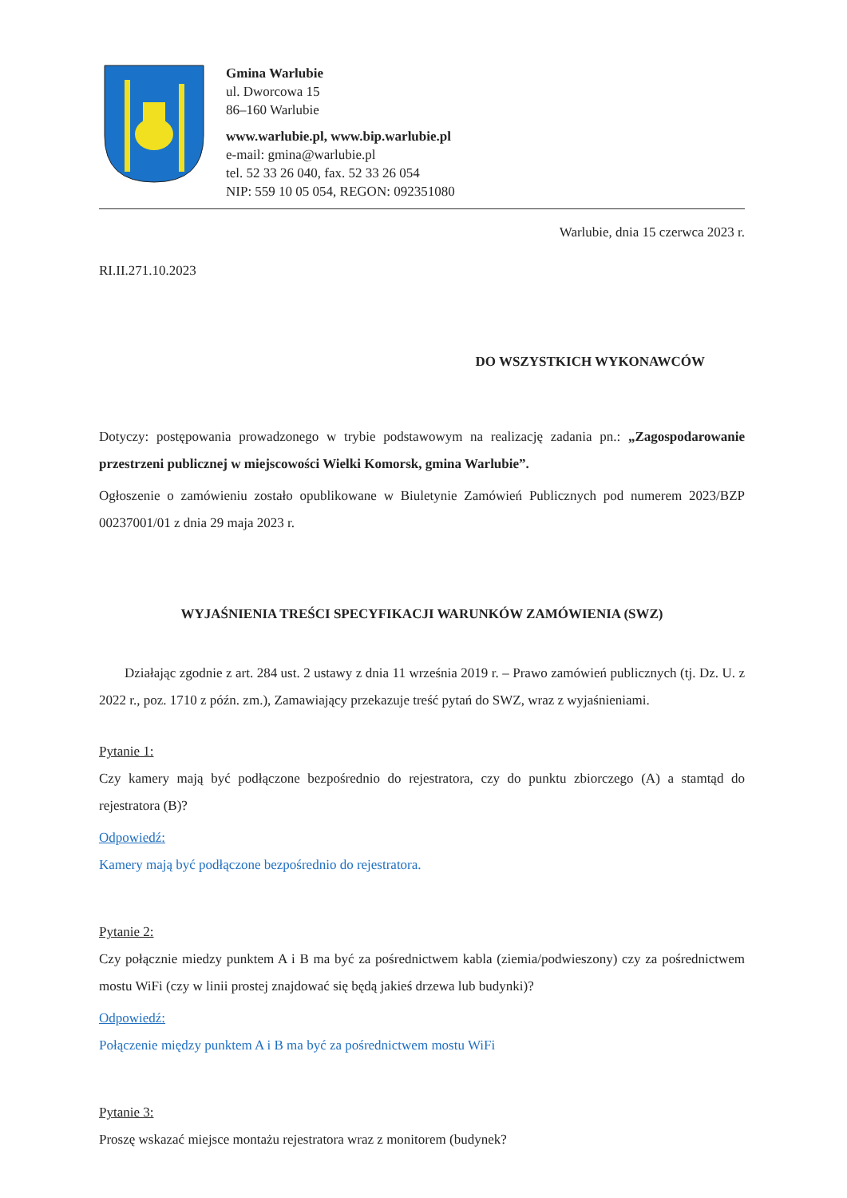Gmina Warlubie
ul. Dworcowa 15
86–160 Warlubie
www.warlubie.pl, www.bip.warlubie.pl
e-mail: gmina@warlubie.pl
tel. 52 33 26 040, fax. 52 33 26 054
NIP: 559 10 05 054, REGON: 092351080
Warlubie, dnia 15 czerwca 2023 r.
RI.II.271.10.2023
DO WSZYSTKICH WYKONAWCÓW
Dotyczy: postępowania prowadzonego w trybie podstawowym na realizację zadania pn.: „Zagospodarowanie przestrzeni publicznej w miejscowości Wielki Komorsk, gmina Warlubie”.
Ogłoszenie o zamówieniu zostało opublikowane w Biuletynie Zamówień Publicznych pod numerem 2023/BZP 00237001/01 z dnia 29 maja 2023 r.
WYJAŚNIENIA TREŚCI SPECYFIKACJI WARUNKÓW ZAMÓWIENIA (SWZ)
Działając zgodnie z art. 284 ust. 2 ustawy z dnia 11 września 2019 r. – Prawo zamówień publicznych (tj. Dz. U. z 2022 r., poz. 1710 z późn. zm.), Zamawiający przekazuje treść pytań do SWZ, wraz z wyjaśnieniami.
Pytanie 1:
Czy kamery mają być podłączone bezpośrednio do rejestratora, czy do punktu zbiorczego (A) a stamtąd do rejestratora (B)?
Odpowiedź:
Kamery mają być podłączone bezpośrednio do rejestratora.
Pytanie 2:
Czy połącznie miedzy punktem A i B ma być za pośrednictwem kabla (ziemia/podwieszony) czy za pośrednictwem mostu WiFi (czy w linii prostej znajdować się będą jakieś drzewa lub budynki)?
Odpowiedź:
Połączenie między punktem A i B ma być za pośrednictwem mostu WiFi
Pytanie 3:
Proszę wskazać miejsce montażu rejestratora wraz z monitorem (budynek?